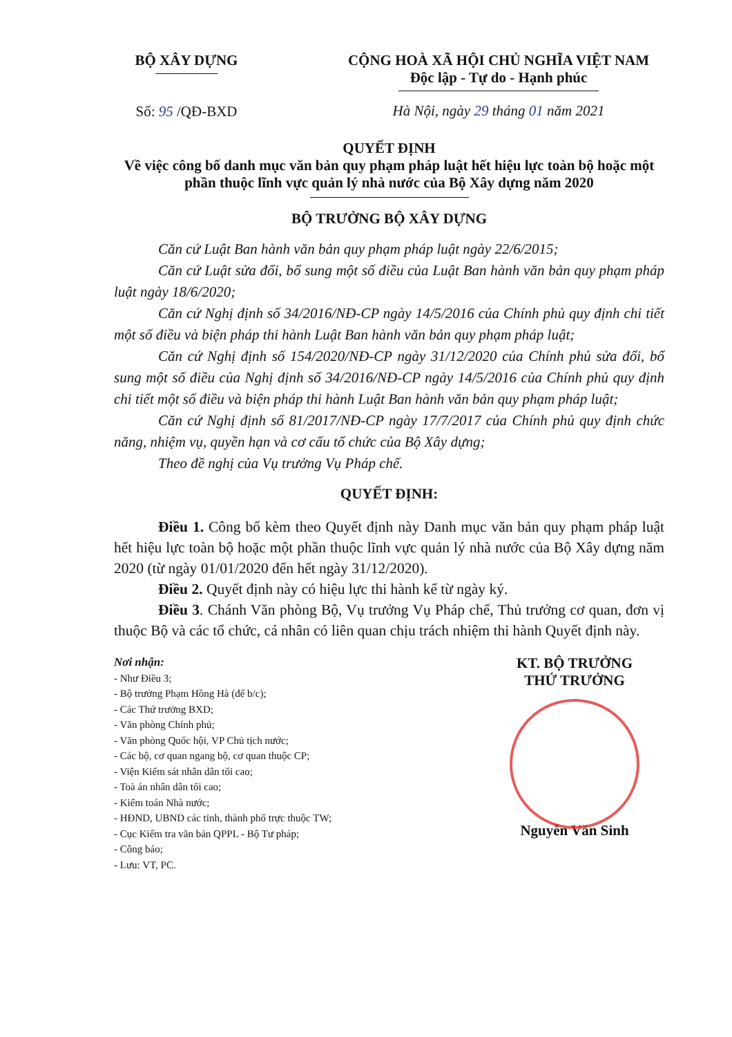BỘ XÂY DỰNG
Số: 95 /QĐ-BXD
CỘNG HOÀ XÃ HỘI CHỦ NGHĨA VIỆT NAM
Độc lập - Tự do - Hạnh phúc
Hà Nội, ngày 29 tháng 01 năm 2021
QUYẾT ĐỊNH
Về việc công bố danh mục văn bản quy phạm pháp luật hết hiệu lực toàn bộ hoặc một phần thuộc lĩnh vực quản lý nhà nước của Bộ Xây dựng năm 2020
BỘ TRƯỞNG BỘ XÂY DỰNG
Căn cứ Luật Ban hành văn bản quy phạm pháp luật ngày 22/6/2015;
Căn cứ Luật sửa đổi, bổ sung một số điều của Luật Ban hành văn bản quy phạm pháp luật ngày 18/6/2020;
Căn cứ Nghị định số 34/2016/NĐ-CP ngày 14/5/2016 của Chính phủ quy định chi tiết một số điều và biện pháp thi hành Luật Ban hành văn bản quy phạm pháp luật;
Căn cứ Nghị định số 154/2020/NĐ-CP ngày 31/12/2020 của Chính phủ sửa đổi, bổ sung một số điều của Nghị định số 34/2016/NĐ-CP ngày 14/5/2016 của Chính phủ quy định chi tiết một số điều và biện pháp thi hành Luật Ban hành văn bản quy phạm pháp luật;
Căn cứ Nghị định số 81/2017/NĐ-CP ngày 17/7/2017 của Chính phủ quy định chức năng, nhiệm vụ, quyền hạn và cơ cấu tổ chức của Bộ Xây dựng;
Theo đề nghị của Vụ trưởng Vụ Pháp chế.
QUYẾT ĐỊNH:
Điều 1. Công bố kèm theo Quyết định này Danh mục văn bản quy phạm pháp luật hết hiệu lực toàn bộ hoặc một phần thuộc lĩnh vực quản lý nhà nước của Bộ Xây dựng năm 2020 (từ ngày 01/01/2020 đến hết ngày 31/12/2020).
Điều 2. Quyết định này có hiệu lực thi hành kể từ ngày ký.
Điều 3. Chánh Văn phòng Bộ, Vụ trưởng Vụ Pháp chế, Thủ trưởng cơ quan, đơn vị thuộc Bộ và các tổ chức, cá nhân có liên quan chịu trách nhiệm thi hành Quyết định này.
Nơi nhận:
- Như Điều 3;
- Bộ trưởng Phạm Hồng Hà (để b/c);
- Các Thứ trưởng BXD;
- Văn phòng Chính phủ;
- Văn phòng Quốc hội, VP Chủ tịch nước;
- Các bộ, cơ quan ngang bộ, cơ quan thuộc CP;
- Viện Kiểm sát nhân dân tối cao;
- Toà án nhân dân tối cao;
- Kiểm toán Nhà nước;
- HĐND, UBND các tỉnh, thành phố trực thuộc TW;
- Cục Kiểm tra văn bản QPPL - Bộ Tư pháp;
- Công báo;
- Lưu: VT, PC.
KT. BỘ TRƯỞNG
THỨ TRƯỞNG
Nguyễn Văn Sinh